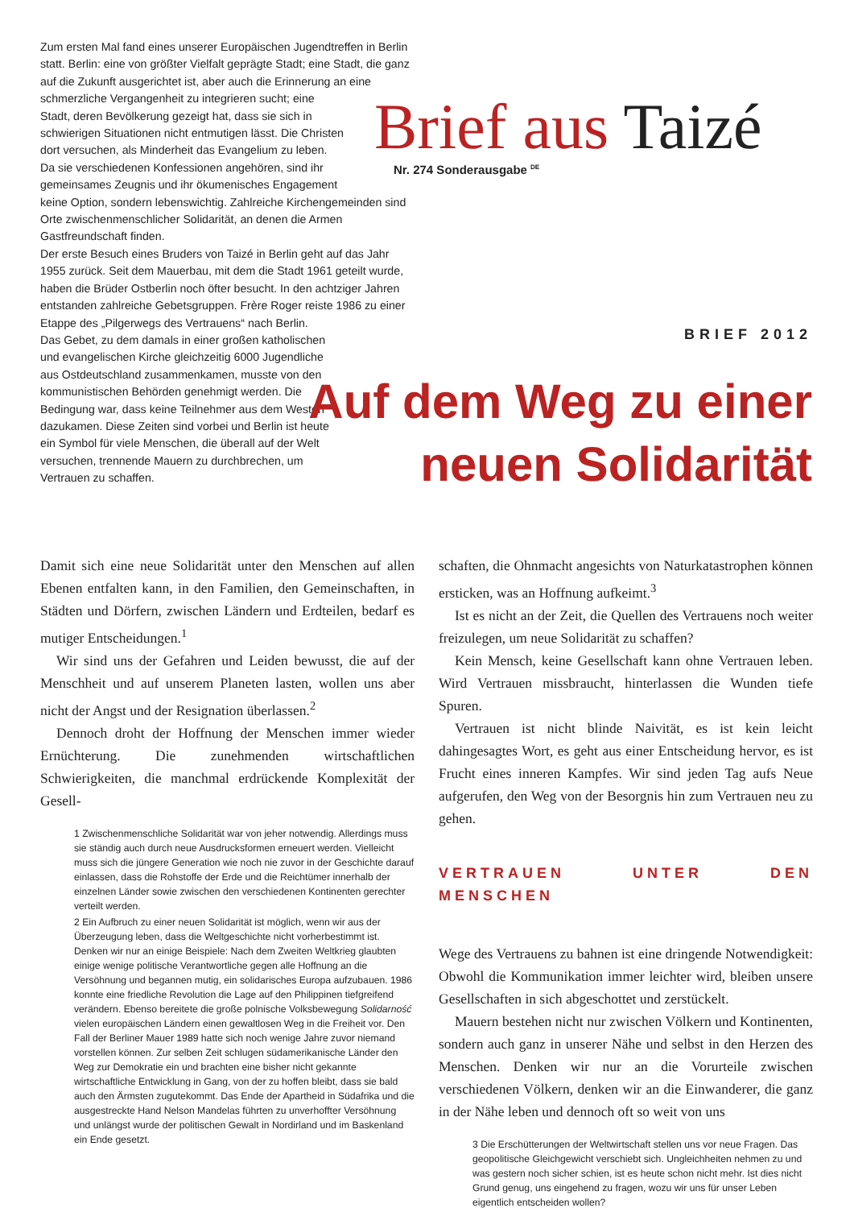Zum ersten Mal fand eines unserer Europäischen Jugendtreffen in Berlin statt. Berlin: eine von größter Vielfalt geprägte Stadt; eine Stadt, die ganz auf die Zukunft ausgerichtet ist, aber auch die Erinnerung an eine schmerzliche Vergangenheit zu integrieren sucht; eine
Stadt, deren Bevölkerung gezeigt hat, dass sie sich in
schwierigen Situationen nicht entmutigen lässt. Die Christen
dort versuchen, als Minderheit das Evangelium zu leben.
Da sie verschiedenen Konfessionen angehören, sind ihr
gemeinsames Zeugnis und ihr ökumenisches Engagement
keine Option, sondern lebenswichtig. Zahlreiche Kirchengemeinden sind Orte zwischenmenschlicher Solidarität, an denen die Armen Gastfreundschaft finden.
Der erste Besuch eines Bruders von Taizé in Berlin geht auf das Jahr 1955 zurück. Seit dem Mauerbau, mit dem die Stadt 1961 geteilt wurde, haben die Brüder Ostberlin noch öfter besucht. In den achtziger Jahren entstanden zahlreiche Gebetsgruppen. Frère Roger reiste 1986 zu einer Etappe des „Pilgerwegs des Vertrauens“ nach Berlin.
Das Gebet, zu dem damals in einer großen katholischen
und evangelischen Kirche gleichzeitig 6000 Jugendliche
aus Ostdeutschland zusammenkamen, musste von den
kommunistischen Behörden genehmigt werden. Die
Bedingung war, dass keine Teilnehmer aus dem Westen
dazukamen. Diese Zeiten sind vorbei und Berlin ist heute
ein Symbol für viele Menschen, die überall auf der Welt
versuchen, trennende Mauern zu durchbrechen, um
Vertrauen zu schaffen.
Brief aus Taizé
Nr. 274 Sonderausgabe <sup>DE</sup>
BRIEF 2012
Auf dem Weg zu einer
neuen Solidarität
Damit sich eine neue Solidarität unter den Menschen auf allen Ebenen entfalten kann, in den Familien, den Gemeinschaften, in Städten und Dörfern, zwischen Ländern und Erdteilen, bedarf es mutiger Entscheidungen.<sup>1</sup>
Wir sind uns der Gefahren und Leiden bewusst, die auf der Menschheit und auf unserem Planeten lasten, wollen uns aber nicht der Angst und der Resignation überlassen.<sup>2</sup>
Dennoch droht der Hoffnung der Menschen immer wieder Ernüchterung. Die zunehmenden wirtschaftlichen Schwierigkeiten, die manchmal erdrückende Komplexität der Gesell-
1 Zwischenmenschliche Solidarität war von jeher notwendig. Allerdings muss sie ständig auch durch neue Ausdrucksformen erneuert werden. Vielleicht muss sich die jüngere Generation wie noch nie zuvor in der Geschichte darauf einlassen, dass die Rohstoffe der Erde und die Reichtümer innerhalb der einzelnen Länder sowie zwischen den verschiedenen Kontinenten gerechter verteilt werden.
2 Ein Aufbruch zu einer neuen Solidarität ist möglich, wenn wir aus der Überzeugung leben, dass die Weltgeschichte nicht vorherbestimmt ist. Denken wir nur an einige Beispiele: Nach dem Zweiten Weltkrieg glaubten einige wenige politische Verantwortliche gegen alle Hoffnung an die Versöhnung und begannen mutig, ein solidarisches Europa aufzubauen. 1986 konnte eine friedliche Revolution die Lage auf den Philippinen tiefgreifend verändern. Ebenso bereitete die große polnische Volksbewegung Solidarność vielen europäischen Ländern einen gewaltlosen Weg in die Freiheit vor. Den Fall der Berliner Mauer 1989 hatte sich noch wenige Jahre zuvor niemand vorstellen können. Zur selben Zeit schlugen südamerikanische Länder den Weg zur Demokratie ein und brachten eine bisher nicht gekannte wirtschaftliche Entwicklung in Gang, von der zu hoffen bleibt, dass sie bald auch den Ärmsten zugutekommt. Das Ende der Apartheid in Südafrika und die ausgestreckte Hand Nelson Mandelas führten zu unverhoffter Versöhnung und unlängst wurde der politischen Gewalt in Nordirland und im Baskenland ein Ende gesetzt.
schaften, die Ohnmacht angesichts von Naturkatastrophen können ersticken, was an Hoffnung aufkeimt.<sup>3</sup>
Ist es nicht an der Zeit, die Quellen des Vertrauens noch weiter freizulegen, um neue Solidarität zu schaffen?
Kein Mensch, keine Gesellschaft kann ohne Vertrauen leben. Wird Vertrauen missbraucht, hinterlassen die Wunden tiefe Spuren.
Vertrauen ist nicht blinde Naivität, es ist kein leicht dahingesagtes Wort, es geht aus einer Entscheidung hervor, es ist Frucht eines inneren Kampfes. Wir sind jeden Tag aufs Neue aufgerufen, den Weg von der Besorgnis hin zum Vertrauen neu zu gehen.
VERTRAUEN UNTER DEN MENSCHEN
Wege des Vertrauens zu bahnen ist eine dringende Notwendigkeit: Obwohl die Kommunikation immer leichter wird, bleiben unsere Gesellschaften in sich abgeschottet und zerstückelt.
Mauern bestehen nicht nur zwischen Völkern und Kontinenten, sondern auch ganz in unserer Nähe und selbst in den Herzen des Menschen. Denken wir nur an die Vorurteile zwischen verschiedenen Völkern, denken wir an die Einwanderer, die ganz in der Nähe leben und dennoch oft so weit von uns
3 Die Erschütterungen der Weltwirtschaft stellen uns vor neue Fragen. Das geopolitische Gleichgewicht verschiebt sich. Ungleichheiten nehmen zu und was gestern noch sicher schien, ist es heute schon nicht mehr. Ist dies nicht Grund genug, uns eingehend zu fragen, wozu wir uns für unser Leben eigentlich entscheiden wollen?